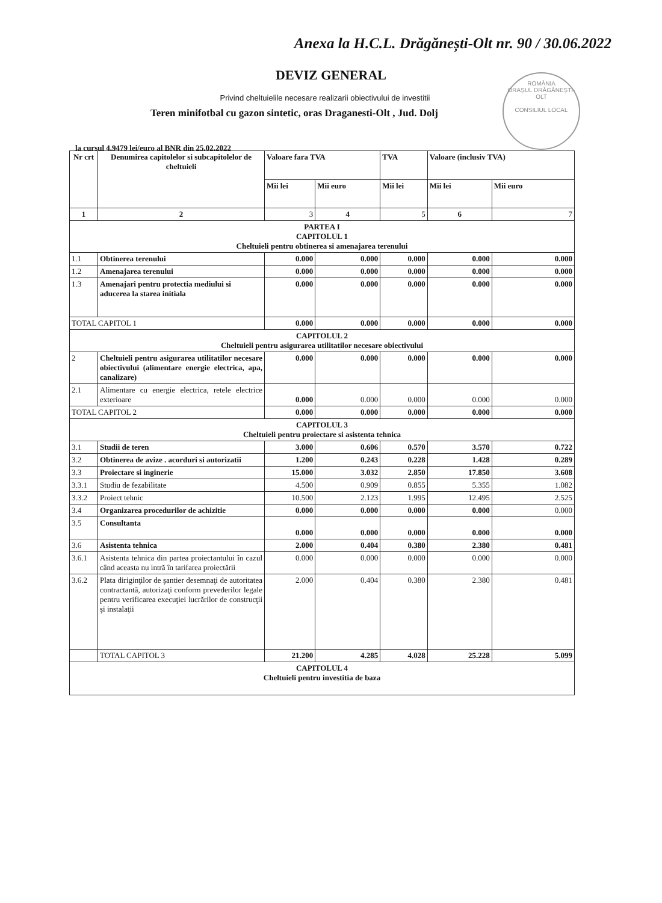Anexa la H.C.L. Drăgănești-Olt nr. 90 / 30.06.2022
DEVIZ GENERAL
Privind cheltuielile necesare realizarii obiectivului de investitii
Teren minifotbal cu gazon sintetic, oras Draganesti-Olt , Jud. Dolj
ROMÂNIA
ORAȘUL DRĂGĂNEȘTI-OLT
CONSILIUL LOCAL
la cursul 4.9479 lei/euro al BNR din 25.02.2022
| Nr crt | Denumirea capitolelor si subcapitolelor de cheltuieli | Valoare fara TVA | | TVA | Valoare (inclusiv TVA) | |
| --- | --- | --- | --- | --- | --- | --- |
| | | Mii lei | Mii euro | Mii lei | Mii lei | Mii euro |
| 1 | 2 | 3 | 4 | 5 | 6 | 7 |
| PARTEA I CAPITOLUL 1 Cheltuieli pentru obtinerea si amenajarea terenului | | | | | | |
| 1.1 | Obtinerea terenului | 0.000 | 0.000 | 0.000 | 0.000 | 0.000 |
| 1.2 | Amenajarea terenului | 0.000 | 0.000 | 0.000 | 0.000 | 0.000 |
| 1.3 | Amenajari pentru protectia mediului si aducerea la starea initiala | 0.000 | 0.000 | 0.000 | 0.000 | 0.000 |
| TOTAL CAPITOL 1 | | 0.000 | 0.000 | 0.000 | 0.000 | 0.000 |
| CAPITOLUL 2 Cheltuieli pentru asigurarea utilitatilor necesare obiectivului | | | | | | |
| 2 | Cheltuieli pentru asigurarea utilitatilor necesare obiectivului (alimentare energie electrica, apa, canalizare) | 0.000 | 0.000 | 0.000 | 0.000 | 0.000 |
| 2.1 | Alimentare cu energie electrica, retele electrice exterioare | 0.000 | 0.000 | 0.000 | 0.000 | 0.000 |
| TOTAL CAPITOL 2 | | 0.000 | 0.000 | 0.000 | 0.000 | 0.000 |
| CAPITOLUL 3 Cheltuieli pentru proiectare si asistenta tehnica | | | | | | |
| 3.1 | Studii de teren | 3.000 | 0.606 | 0.570 | 3.570 | 0.722 |
| 3.2 | Obtinerea de avize . acorduri si autorizatii | 1.200 | 0.243 | 0.228 | 1.428 | 0.289 |
| 3.3 | Proiectare si inginerie | 15.000 | 3.032 | 2.850 | 17.850 | 3.608 |
| 3.3.1 | Studiu de fezabilitate | 4.500 | 0.909 | 0.855 | 5.355 | 1.082 |
| 3.3.2 | Proiect tehnic | 10.500 | 2.123 | 1.995 | 12.495 | 2.525 |
| 3.4 | Organizarea procedurilor de achizitie | 0.000 | 0.000 | 0.000 | 0.000 | 0.000 |
| 3.5 | Consultanta | 0.000 | 0.000 | 0.000 | 0.000 | 0.000 |
| 3.6 | Asistenta tehnica | 2.000 | 0.404 | 0.380 | 2.380 | 0.481 |
| 3.6.1 | Asistenta tehnica din partea proiectantului în cazul când aceasta nu intră în tarifarea proiectării | 0.000 | 0.000 | 0.000 | 0.000 | 0.000 |
| 3.6.2 | Plata diriginţilor de şantier desemnaţi de autoritatea contractantă, autorizaţi conform prevederilor legale pentru verificarea execuţiei lucrărilor de construcţii şi instalaţii | 2.000 | 0.404 | 0.380 | 2.380 | 0.481 |
| | TOTAL CAPITOL 3 | 21.200 | 4.285 | 4.028 | 25.228 | 5.099 |
| CAPITOLUL 4 Cheltuieli pentru investitia de baza | | | | | | |